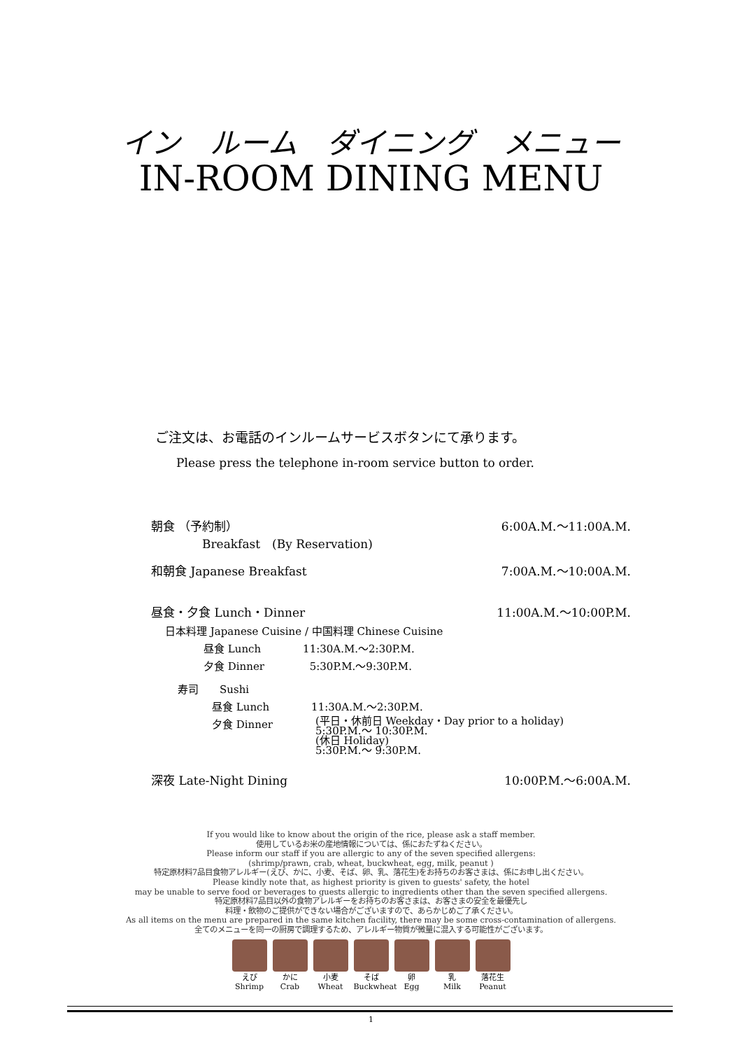イン　ルーム　ダイニング　メニュー
IN-ROOM DINING MENU
ご注文は、お電話のインルームサービスボタンにて承ります。
Please press the telephone in-room service button to order.
朝食 （予約制） 6:00A.M.～11:00A.M.
Breakfast　(By Reservation)
和朝食 Japanese Breakfast 7:00A.M.～10:00A.M.
昼食・夕食 Lunch・Dinner 11:00A.M.～10:00P.M.
日本料理 Japanese Cuisine / 中国料理 Chinese Cuisine
昼食 Lunch　　　　11:30A.M.～2:30P.M.
夕食 Dinner　　　　 5:30P.M.～9:30P.M.
寿司　　Sushi
昼食 Lunch　　　　11:30A.M.～2:30P.M.
夕食 Dinner (平日・休前日 Weekday・Day prior to a holiday)
5:30P.M.～ 10:30P.M.
(休日 Holiday)
5:30P.M.～ 9:30P.M.
深夜 Late-Night Dining 10:00P.M.～6:00A.M.
If you would like to know about the origin of the rice, please ask a staff member.
使用しているお米の産地情報については、係におたずねください。
Please inform our staff if you are allergic to any of the seven specified allergens:
(shrimp/prawn, crab, wheat, buckwheat, egg, milk, peanut )
特定原材料7品目食物アレルギー(えび、かに、小麦、そば、卵、乳、落花生)をお持ちのお客さまは、係にお申し出ください。
Please kindly note that, as highest priority is given to guests' safety, the hotel
may be unable to serve food or beverages to guests allergic to ingredients other than the seven specified allergens.
特定原材料7品目以外の食物アレルギーをお持ちのお客さまは、お客さまの安全を最優先し
料理・飲物のご提供ができない場合がございますので、あらかじめご了承ください。
As all items on the menu are prepared in the same kitchen facility, there may be some cross-contamination of allergens.
全てのメニューを同一の厨房で調理するため、アレルギー物質が微量に混入する可能性がございます。
えび
Shrimp
かに
Crab
小麦
Wheat
そば
Buckwheat
卵
Egg
乳
Milk
落花生
Peanut
1